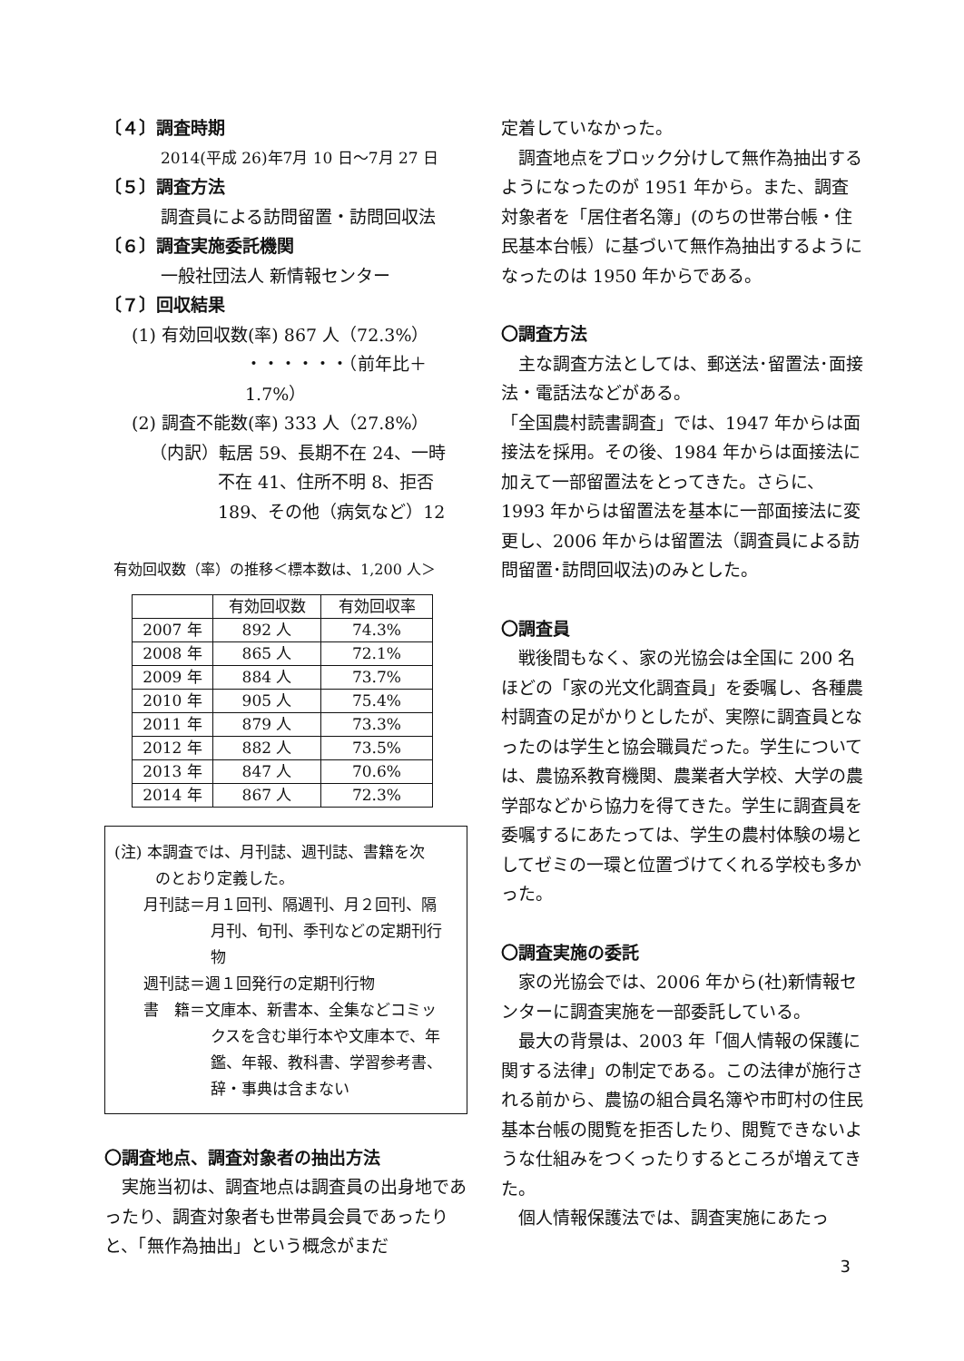〔４〕調査時期
2014(平成 26)年7月 10 日〜7月 27 日
〔５〕調査方法
調査員による訪問留置・訪問回収法
〔６〕調査実施委託機関
一般社団法人 新情報センター
〔７〕回収結果
(1) 有効回収数(率) 867 人（72.3%）
・・・・・・（前年比＋1.7%）
(2) 調査不能数(率) 333 人（27.8%）
（内訳）転居 59、長期不在 24、一時
不在 41、住所不明 8、拒否
189、その他（病気など）12
有効回収数（率）の推移＜標本数は、1,200 人＞
| | 有効回収数 | 有効回収率 |
| --- | --- | --- |
| 2007 年 | 892 人 | 74.3% |
| 2008 年 | 865 人 | 72.1% |
| 2009 年 | 884 人 | 73.7% |
| 2010 年 | 905 人 | 75.4% |
| 2011 年 | 879 人 | 73.3% |
| 2012 年 | 882 人 | 73.5% |
| 2013 年 | 847 人 | 70.6% |
| 2014 年 | 867 人 | 72.3% |
(注) 本調査では、月刊誌、週刊誌、書籍を次
のとおり定義した。
月刊誌＝月１回刊、隔週刊、月２回刊、隔
月刊、旬刊、季刊などの定期刊行
物
週刊誌＝週１回発行の定期刊行物
書　籍＝文庫本、新書本、全集などコミッ
クスを含む単行本や文庫本で、年
鑑、年報、教科書、学習参考書、
辞・事典は含まない
〇調査地点、調査対象者の抽出方法
　実施当初は、調査地点は調査員の出身地であったり、調査対象者も世帯員会員であったりと、「無作為抽出」という概念がまだ
定着していなかった。
　調査地点をブロック分けして無作為抽出するようになったのが 1951 年から。また、調査対象者を「居住者名簿」(のちの世帯台帳・住民基本台帳）に基づいて無作為抽出するようになったのは 1950 年からである。
〇調査方法
　主な調査方法としては、郵送法･留置法･面接法・電話法などがある。
「全国農村読書調査」では、1947 年からは面接法を採用。その後、1984 年からは面接法に加えて一部留置法をとってきた。さらに、1993 年からは留置法を基本に一部面接法に変更し、2006 年からは留置法（調査員による訪問留置･訪問回収法)のみとした。
〇調査員
　戦後間もなく、家の光協会は全国に 200 名ほどの「家の光文化調査員」を委嘱し、各種農村調査の足がかりとしたが、実際に調査員となったのは学生と協会職員だった。学生については、農協系教育機関、農業者大学校、大学の農学部などから協力を得てきた。学生に調査員を委嘱するにあたっては、学生の農村体験の場としてゼミの一環と位置づけてくれる学校も多かった。
〇調査実施の委託
　家の光協会では、2006 年から(社)新情報センターに調査実施を一部委託している。
　最大の背景は、2003 年「個人情報の保護に関する法律」の制定である。この法律が施行される前から、農協の組合員名簿や市町村の住民基本台帳の閲覧を拒否したり、閲覧できないような仕組みをつくったりするところが増えてきた。
　個人情報保護法では、調査実施にあたっ
3